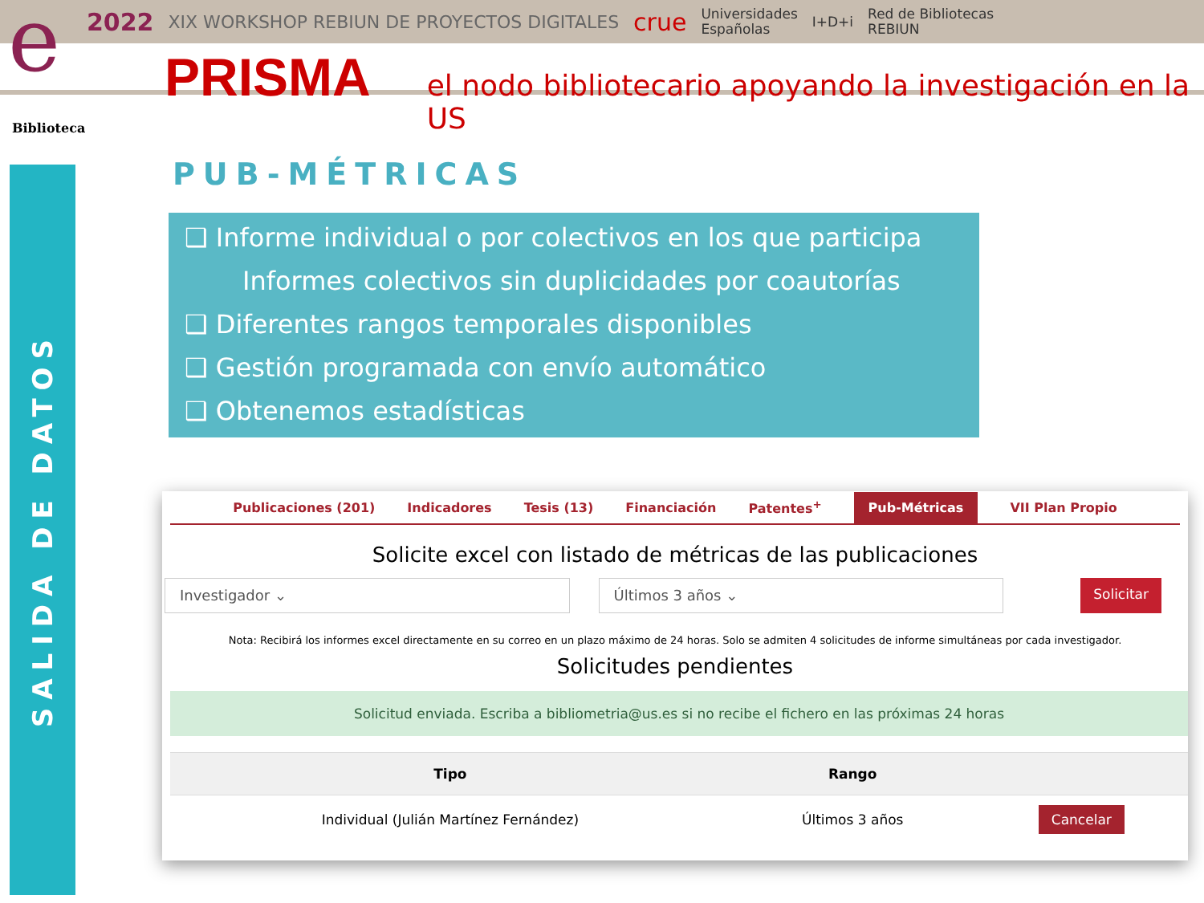2022 XIX WORKSHOP REBIUN DE PROYECTOS DIGITALES crue Universidades
Españolas I+D+i Red de Bibliotecas
REBIUN
e
PRISMA el nodo bibliotecario apoyando la investigación en la US
Biblioteca
SALIDA DE DATOS
PUB-MÉTRICAS
❑ Informe individual o por colectivos en los que participa
Informes colectivos sin duplicidades por coautorías
❑ Diferentes rangos temporales disponibles
❑ Gestión programada con envío automático
❑ Obtenemos estadísticas
Publicaciones (201) Indicadores Tesis (13) Financiación Patentes<sup>+</sup> Pub-Métricas VII Plan Propio
Solicite excel con listado de métricas de las publicaciones
Investigador ⌄ Últimos 3 años ⌄
Solicitar
Nota: Recibirá los informes excel directamente en su correo en un plazo máximo de 24 horas. Solo se admiten 4 solicitudes de informe simultáneas por cada investigador.
Solicitudes pendientes
Solicitud enviada. Escriba a bibliometria@us.es si no recibe el fichero en las próximas 24 horas
| Tipo | Rango | |
| --- | --- | --- |
| Individual (Julián Martínez Fernández) | Últimos 3 años | Cancelar |